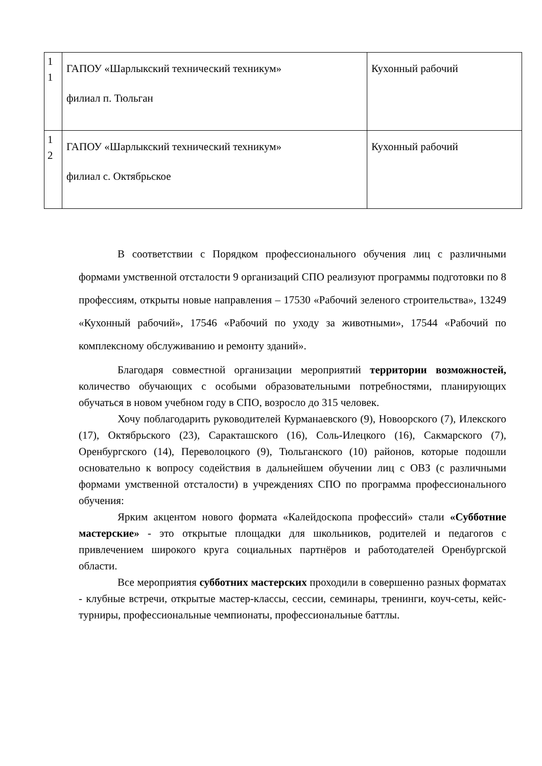| 1 1 | ГАПОУ «Шарлыкский технический техникум» филиал п. Тюльган | Кухонный рабочий |
| 1 2 | ГАПОУ «Шарлыкский технический техникум» филиал с. Октябрьское | Кухонный рабочий |
В соответствии с Порядком профессионального обучения лиц с различными формами умственной отсталости 9 организаций СПО реализуют программы подготовки по 8 профессиям, открыты новые направления – 17530 «Рабочий зеленого строительства», 13249 «Кухонный рабочий», 17546 «Рабочий по уходу за животными», 17544 «Рабочий по комплексному обслуживанию и ремонту зданий».
Благодаря совместной организации мероприятий территории возможностей, количество обучающих с особыми образовательными потребностями, планирующих обучаться в новом учебном году в СПО, возросло до 315 человек.
Хочу поблагодарить руководителей Курманаевского (9), Новоорского (7), Илекского (17), Октябрьского (23), Саракташского (16), Соль-Илецкого (16), Сакмарского (7), Оренбургского (14), Переволоцкого (9), Тюльганского (10) районов, которые подошли основательно к вопросу содействия в дальнейшем обучении лиц с ОВЗ (с различными формами умственной отсталости) в учреждениях СПО по программа профессионального обучения:
Ярким акцентом нового формата «Калейдоскопа профессий» стали «Субботние мастерские» - это открытые площадки для школьников, родителей и педагогов с привлечением широкого круга социальных партнёров и работодателей Оренбургской области.
Все мероприятия субботних мастерских проходили в совершенно разных форматах - клубные встречи, открытые мастер-классы, сессии, семинары, тренинги, коуч-сеты, кейс-турниры, профессиональные чемпионаты, профессиональные баттлы.